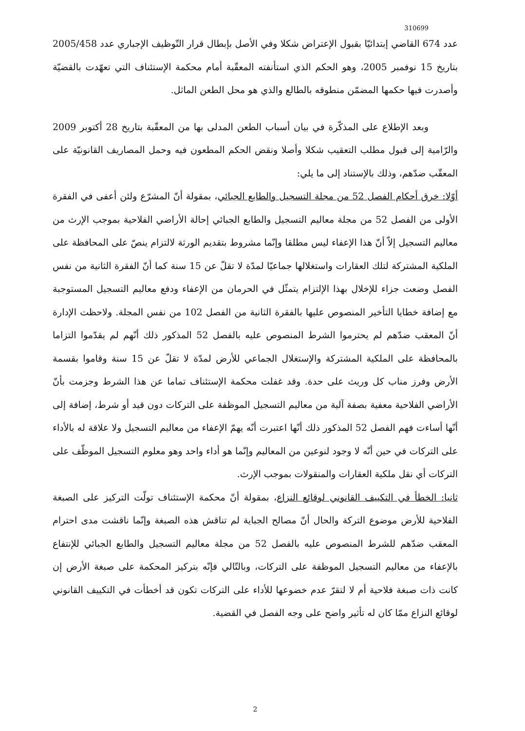310699
عدد 674 القاضي إبتدائيّا بقبول الإعتراض شكلا وفي الأصل بإبطال قرار التّوظيف الإجباري عدد 2005/458 بتاريخ 15 نوفمبر 2005، وهو الحكم الذي استأنفته المعقّبة أمام محكمة الإستئناف التي تعهّدت بالقضيّة وأصدرت فيها حكمها المضمّن منطوقه بالطالع والذي هو محل الطعن الماثل.
وبعد الإطلاع على المذكّرة في بيان أسباب الطعن المدلى بها من المعقّبة بتاريخ 28 أكتوبر 2009 والرّامية إلى قبول مطلب التعقيب شكلا وأصلا ونقض الحكم المطعون فيه وحمل المصاريف القانونيّة على المعقّب ضدّهم، وذلك بالإستناد إلى ما يلي:
أوّلا: خرق أحكام الفصل 52 من مجلة التسجيل والطابع الجبائي، بمقولة أنّ المشرّع ولئن أعفى في الفقرة الأولى من الفصل 52 من مجلة معاليم التسجيل والطابع الجبائي إحالة الأراضي الفلاحية بموجب الإرث من معاليم التسجيل إلاّ أنّ هذا الإعفاء ليس مطلقا وإنّما مشروط بتقديم الورثة لالتزام ينصّ على المحافظة على الملكية المشتركة لتلك العقارات واستغلالها جماعيّا لمدّة لا تقلّ عن 15 سنة كما أنّ الفقرة الثانية من نفس الفصل وضعت جزاء للإخلال بهذا الإلتزام يتمثّل في الحرمان من الإعفاء ودفع معاليم التسجيل المستوجبة مع إضافة خطايا التأخير المنصوص عليها بالفقرة الثانية من الفصل 102 من نفس المجلة. ولاحظت الإدارة أنّ المعقب ضدّهم لم يحترموا الشرط المنصوص عليه بالفصل 52 المذكور ذلك أنّهم لم يقدّموا التزاما بالمحافظة على الملكية المشتركة والإستغلال الجماعي للأرض لمدّة لا تقلّ عن 15 سنة وقاموا بقسمة الأرض وفرز مناب كل وريث على حدة. وقد غفلت محكمة الإستئناف تماما عن هذا الشرط وجزمت بأنّ الأراضي الفلاحية معفية بصفة آلية من معاليم التسجيل الموظفة على التركات دون قيد أو شرط، إضافة إلى أنّها أساءت فهم الفصل 52 المذكور ذلك أنّها اعتبرت أنّه يهمّ الإعفاء من معاليم التسجيل ولا علاقة له بالأداء على التركات في حين أنّه لا وجود لنوعين من المعاليم وإنّما هو أداء واحد وهو معلوم التسجيل الموظّف على التركات أي نقل ملكية العقارات والمنقولات بموجب الإرث.
ثانيا: الخطأ في التكييف القانوني لوقائع النزاع، بمقولة أنّ محكمة الإستئناف تولّت التركيز على الصبغة الفلاحية للأرض موضوع التركة والحال أنّ مصالح الجباية لم تناقش هذه الصبغة وإنّما ناقشت مدى احترام المعقب ضدّهم للشرط المنصوص عليه بالفصل 52 من مجلة معاليم التسجيل والطابع الجبائي للإنتفاع بالإعفاء من معاليم التسجيل الموظفة على التركات، وبالتّالي فإنّه بتركيز المحكمة على صبغة الأرض إن كانت ذات صبغة فلاحية أم لا لتقرّ عدم خضوعها للأداء على التركات تكون قد أخطأت في التكييف القانوني لوقائع النزاع ممّا كان له تأثير واضح على وجه الفصل في القضية.
2